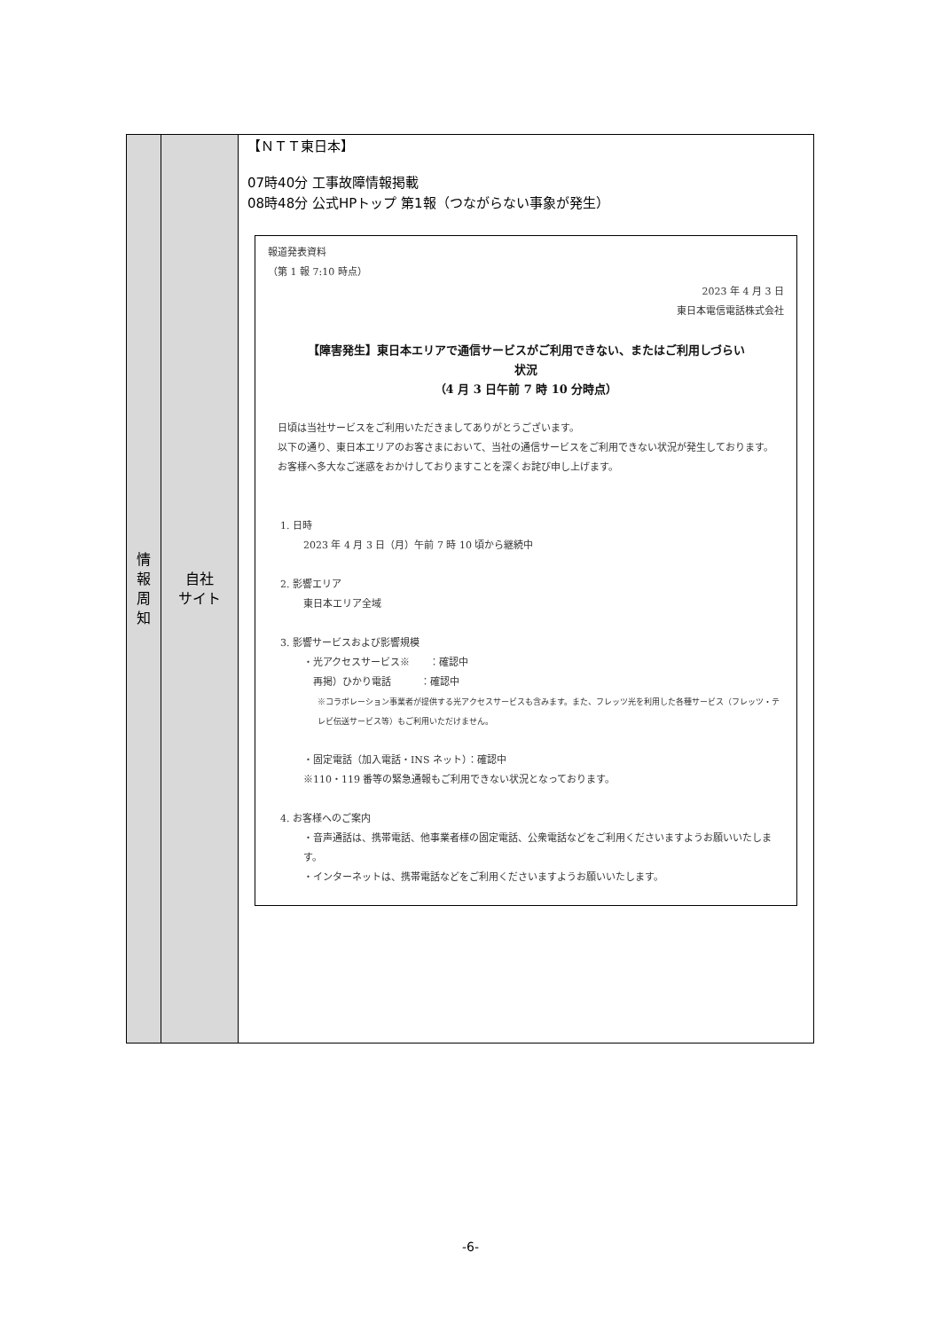| 情 報 周 知 | 自社 サイト | 【ＮＴＴ東日本】 07時40分 工事故障情報掲載 08時48分 公式HPトップ 第1報（つながらない事象が発生） 報道発表資料 （第 1 報 7:10 時点） 2023 年 4 月 3 日 東日本電信電話株式会社 【障害発生】東日本エリアで通信サービスがご利用できない、またはご利用しづらい 状況 （4 月 3 日午前 7 時 10 分時点） 日頃は当社サービスをご利用いただきましてありがとうございます。 以下の通り、東日本エリアのお客さまにおいて、当社の通信サービスをご利用できない状況が発生しております。 お客様へ多大なご迷惑をおかけしておりますことを深くお詫び申し上げます。 1. 日時 2023 年 4 月 3 日（月）午前 7 時 10 頃から継続中 2. 影響エリア 東日本エリア全域 3. 影響サービスおよび影響規模 ・光アクセスサービス※ ：確認中 再掲）ひかり電話 ：確認中 ※コラボレーション事業者が提供する光アクセスサービスも含みます。また、フレッツ光を利用した各種サービス（フレッツ・テレビ伝送サービス等）もご利用いただけません。 ・固定電話（加入電話・INS ネット）：確認中 ※110・119 番等の緊急通報もご利用できない状況となっております。 4. お客様へのご案内 ・音声通話は、携帯電話、他事業者様の固定電話、公衆電話などをご利用くださいますようお願いいたします。 ・インターネットは、携帯電話などをご利用くださいますようお願いいたします。 |
-6-